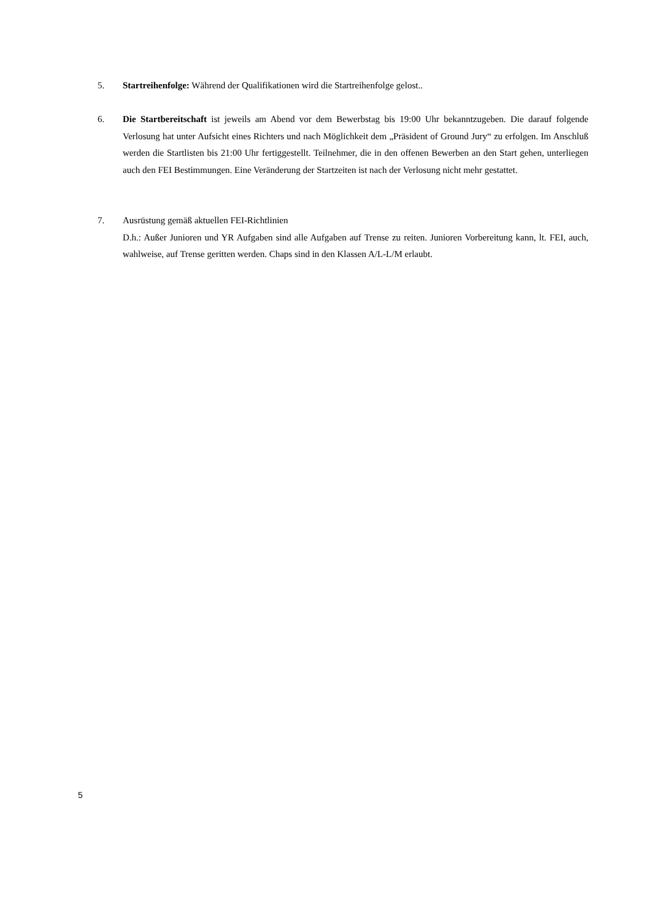5. Startreihenfolge: Während der Qualifikationen wird die Startreihenfolge gelost..
6. Die Startbereitschaft ist jeweils am Abend vor dem Bewerbstag bis 19:00 Uhr bekanntzugeben. Die darauf folgende Verlosung hat unter Aufsicht eines Richters und nach Möglichkeit dem „Präsident of Ground Jury“ zu erfolgen. Im Anschluß werden die Startlisten bis 21:00 Uhr fertiggestellt. Teilnehmer, die in den offenen Bewerben an den Start gehen, unterliegen auch den FEI Bestimmungen. Eine Veränderung der Startzeiten ist nach der Verlosung nicht mehr gestattet.
7. Ausrüstung gemäß aktuellen FEI-Richtlinien
D.h.: Außer Junioren und YR Aufgaben sind alle Aufgaben auf Trense zu reiten. Junioren Vorbereitung kann, lt. FEI, auch, wahlweise, auf Trense geritten werden. Chaps sind in den Klassen A/L-L/M erlaubt.
5